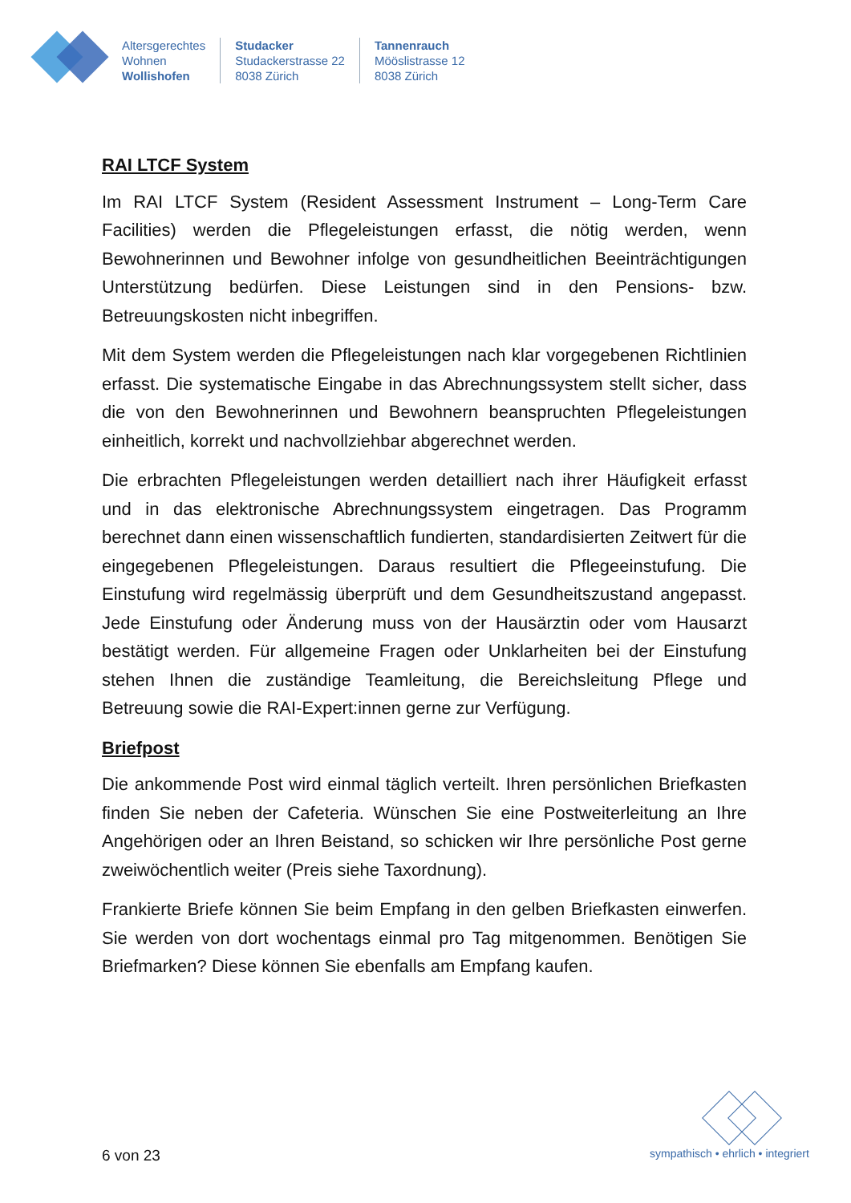Altersgerechtes
Wohnen
Wollishofen
Studacker
Studackerstrasse 22
8038 Zürich
Tannenrauch
Mööslistrasse 12
8038 Zürich
RAI LTCF System
Im RAI LTCF System (Resident Assessment Instrument – Long-Term Care Facilities) werden die Pflegeleistungen erfasst, die nötig werden, wenn Bewohnerinnen und Bewohner infolge von gesundheitlichen Beeinträchtigungen Unterstützung bedürfen. Diese Leistungen sind in den Pensions- bzw. Betreuungskosten nicht inbegriffen.
Mit dem System werden die Pflegeleistungen nach klar vorgegebenen Richtlinien erfasst. Die systematische Eingabe in das Abrechnungssystem stellt sicher, dass die von den Bewohnerinnen und Bewohnern beanspruchten Pflegeleistungen einheitlich, korrekt und nachvollziehbar abgerechnet werden.
Die erbrachten Pflegeleistungen werden detailliert nach ihrer Häufigkeit erfasst und in das elektronische Abrechnungssystem eingetragen. Das Programm berechnet dann einen wissenschaftlich fundierten, standardisierten Zeitwert für die eingegebenen Pflegeleistungen. Daraus resultiert die Pflegeeinstufung. Die Einstufung wird regelmässig überprüft und dem Gesundheitszustand angepasst. Jede Einstufung oder Änderung muss von der Hausärztin oder vom Hausarzt bestätigt werden. Für allgemeine Fragen oder Unklarheiten bei der Einstufung stehen Ihnen die zuständige Teamleitung, die Bereichsleitung Pflege und Betreuung sowie die RAI-Expert:innen gerne zur Verfügung.
Briefpost
Die ankommende Post wird einmal täglich verteilt. Ihren persönlichen Briefkasten finden Sie neben der Cafeteria. Wünschen Sie eine Postweiterleitung an Ihre Angehörigen oder an Ihren Beistand, so schicken wir Ihre persönliche Post gerne zweiwöchentlich weiter (Preis siehe Taxordnung).
Frankierte Briefe können Sie beim Empfang in den gelben Briefkasten einwerfen. Sie werden von dort wochentags einmal pro Tag mitgenommen. Benötigen Sie Briefmarken? Diese können Sie ebenfalls am Empfang kaufen.
6 von 23
sympathisch • ehrlich • integriert